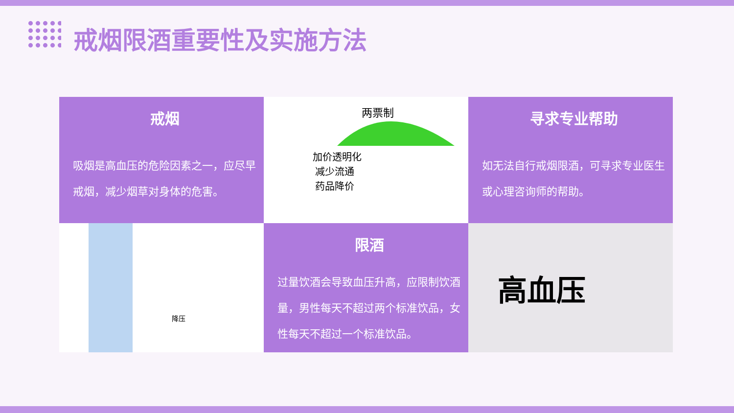戒烟限酒重要性及实施方法
戒烟
吸烟是高血压的危险因素之一，应尽早戒烟，减少烟草对身体的危害。
两票制
加价透明化
减少流通
药品降价
寻求专业帮助
如无法自行戒烟限酒，可寻求专业医生或心理咨询师的帮助。
降压
限酒
过量饮酒会导致血压升高，应限制饮酒量，男性每天不超过两个标准饮品，女性每天不超过一个标准饮品。
高血压